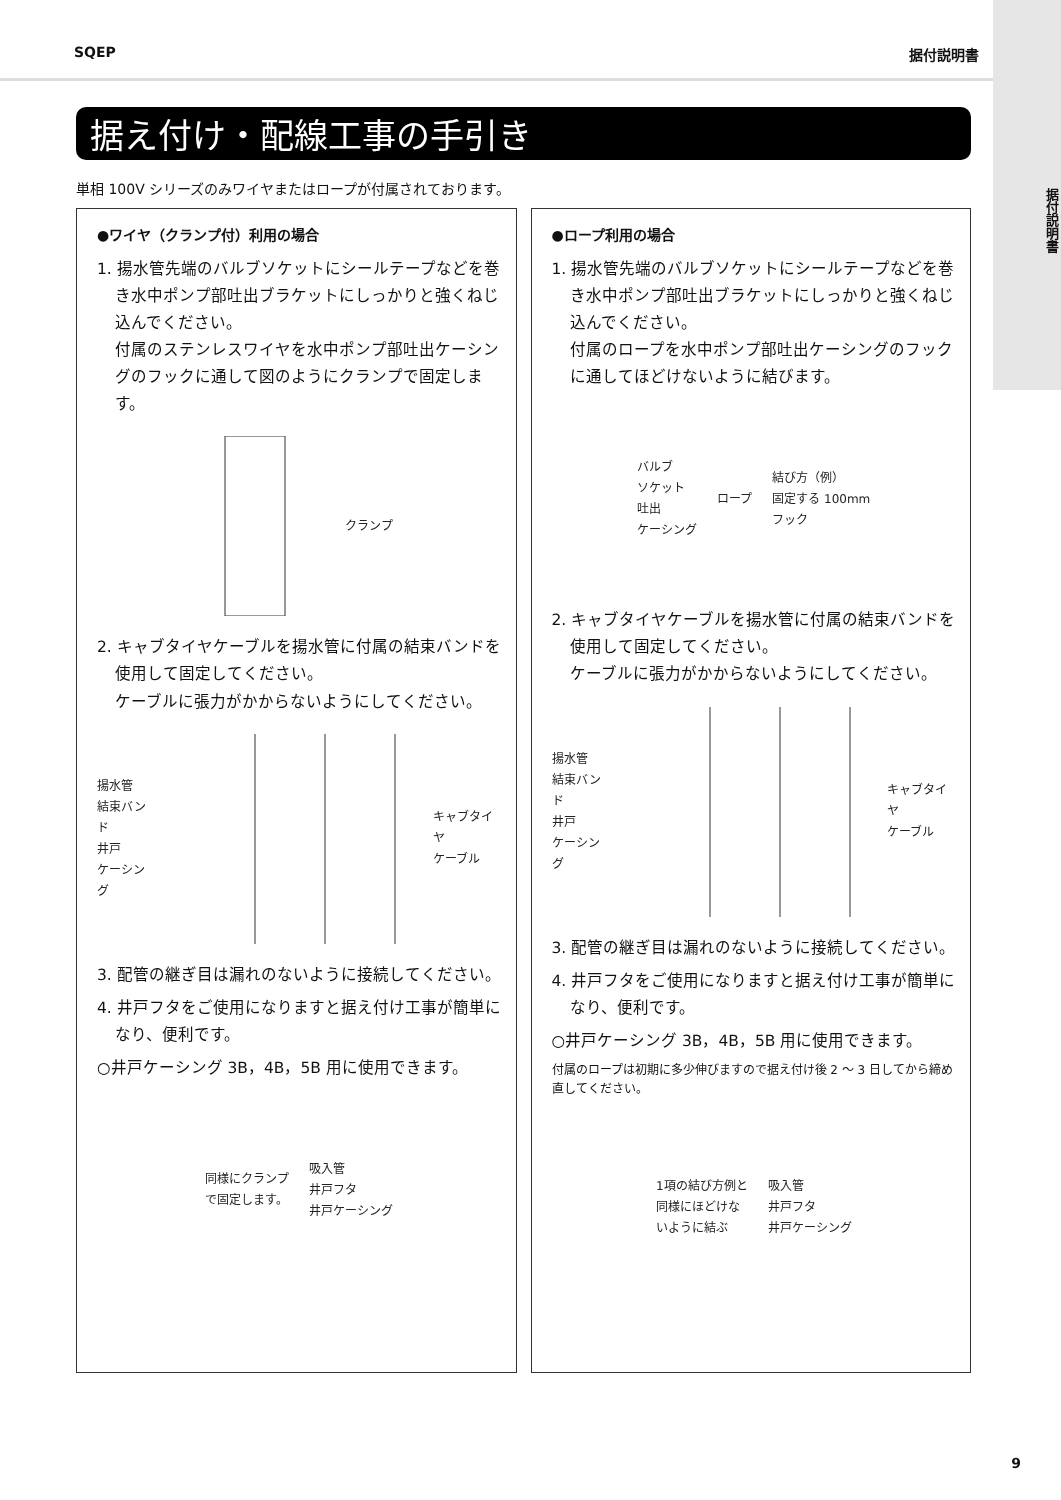据付説明書
SQEP 据付説明書
据え付け・配線工事の手引き
単相 100V シリーズのみワイヤまたはロープが付属されております。
●ワイヤ（クランプ付）利用の場合
1. 揚水管先端のバルブソケットにシールテープなどを巻き水中ポンプ部吐出ブラケットにしっかりと強くねじ込んでください。
付属のステンレスワイヤを水中ポンプ部吐出ケーシングのフックに通して図のようにクランプで固定します。
クランプ
2. キャブタイヤケーブルを揚水管に付属の結束バンドを使用して固定してください。
ケーブルに張力がかからないようにしてください。
揚水管
結束バンド
井戸
ケーシング キャブタイヤ
ケーブル
3. 配管の継ぎ目は漏れのないように接続してください。
4. 井戸フタをご使用になりますと据え付け工事が簡単になり、便利です。
○井戸ケーシング 3B，4B，5B 用に使用できます。
同様にクランプ
で固定します。 吸入管
井戸フタ
井戸ケーシング
●ロープ利用の場合
1. 揚水管先端のバルブソケットにシールテープなどを巻き水中ポンプ部吐出ブラケットにしっかりと強くねじ込んでください。
付属のロープを水中ポンプ部吐出ケーシングのフックに通してほどけないように結びます。
バルブ
ソケット
吐出
ケーシング ロープ 結び方（例）
固定する 100mm
フック
2. キャブタイヤケーブルを揚水管に付属の結束バンドを使用して固定してください。
ケーブルに張力がかからないようにしてください。
揚水管
結束バンド
井戸
ケーシング キャブタイヤ
ケーブル
3. 配管の継ぎ目は漏れのないように接続してください。
4. 井戸フタをご使用になりますと据え付け工事が簡単になり、便利です。
○井戸ケーシング 3B，4B，5B 用に使用できます。
付属のロープは初期に多少伸びますので据え付け後 2 ～ 3 日してから締め直してください。
1項の結び方例と
同様にほどけな
いように結ぶ 吸入管
井戸フタ
井戸ケーシング
9